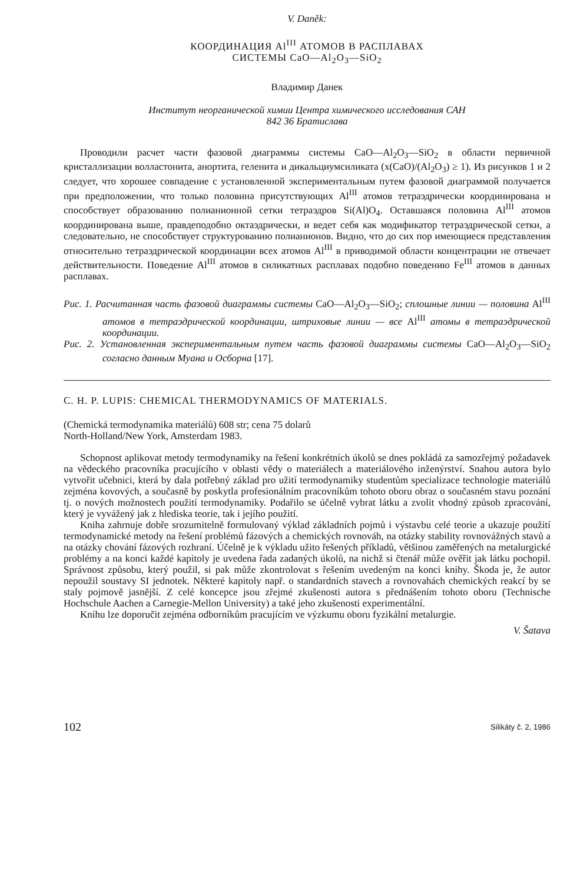V. Daněk:
КООРДИНАЦИЯ Al<sup>III</sup> АТОМОВ В РАСПЛАВАХ
СИСТЕМЫ CaO—Al<sub>2</sub>O<sub>3</sub>—SiO<sub>2</sub>
Владимир Данек
Институт неорганической химии Центра химического исследования САН
842 36 Братислава
Проводили расчет части фазовой диаграммы системы CaO—Al<sub>2</sub>O<sub>3</sub>—SiO<sub>2</sub> в области первичной кристаллизации волластонита, анортита, геленита и дикальциумсиликата (x(CaO)/(Al<sub>2</sub>O<sub>3</sub>) ≥ 1). Из рисунков 1 и 2 следует, что хорошее совпадение с установленной экспериментальным путем фазовой диаграммой получается при предположении, что только половина присутствующих Al<sup>III</sup> атомов тетраэдрически координирована и способствует образованию полианионной сетки тетраэдров Si(Al)O<sub>4</sub>. Оставшаяся половина Al<sup>III</sup> атомов координирована выше, правдеподобно октаэдрически, и ведет себя как модификатор тетраэдрической сетки, а следовательно, не способствует структурованию полианионов. Видно, что до сих пор имеющиеся представления относительно тетраэдрической координации всех атомов Al<sup>III</sup> в приводимой области концентрации не отвечает действительности. Поведение Al<sup>III</sup> атомов в силикатных расплавах подобно поведению Fe<sup>III</sup> атомов в данных расплавах.
Рис. 1. Расчитанная часть фазовой диаграммы системы CaO—Al<sub>2</sub>O<sub>3</sub>—SiO<sub>2</sub>; сплошные линии — половина Al<sup>III</sup> атомов в тетраэдрической координации, штриховые линии — все Al<sup>III</sup> атомы в тетраэдрической координации.
Рис. 2. Установленная экспериментальным путем часть фазовой диаграммы системы CaO—Al<sub>2</sub>O<sub>3</sub>—SiO<sub>2</sub> согласно данным Муана и Осборна [17].
C. H. P. LUPIS: CHEMICAL THERMODYNAMICS OF MATERIALS.
(Chemická termodynamika materiálů) 608 str; cena 75 dolarů
North-Holland/New York, Amsterdam 1983.
Schopnost aplikovat metody termodynamiky na řešení konkrétních úkolů se dnes pokládá za samozřejmý požadavek na vědeckého pracovníka pracujícího v oblasti vědy o materiálech a materiálového inženýrství. Snahou autora bylo vytvořit učebnici, která by dala potřebný základ pro užití termodynamiky studentům specializace technologie materiálů zejména kovových, a současně by poskytla profesionálním pracovníkům tohoto oboru obraz o současném stavu poznání tj. o nových možnostech použití termodynamiky. Podařilo se účelně vybrat látku a zvolit vhodný způsob zpracování, který je vyvážený jak z hlediska teorie, tak i jejího použití.
Kniha zahrnuje dobře srozumitelně formulovaný výklad základních pojmů i výstavbu celé teorie a ukazuje použití termodynamické metody na řešení problémů fázových a chemických rovnováh, na otázky stability rovnovážných stavů a na otázky chování fázových rozhraní. Účelně je k výkladu užito řešených příkladů, většinou zaměřených na metalurgické problémy a na konci každé kapitoly je uvedena řada zadaných úkolů, na nichž si čtenář může ověřit jak látku pochopil. Správnost způsobu, který použil, si pak může zkontrolovat s řešením uvedeným na konci knihy. Škoda je, že autor nepoužil soustavy SI jednotek. Některé kapitoly např. o standardních stavech a rovnovahách chemických reakcí by se staly pojmově jasnější. Z celé koncepce jsou zřejmé zkušenosti autora s přednášením tohoto oboru (Technische Hochschule Aachen a Carnegie-Mellon University) a také jeho zkušenosti experimentální.
Knihu lze doporučit zejména odborníkům pracujícím ve výzkumu oboru fyzikální metalurgie.
V. Šatava
102 Silikáty č. 2, 1986